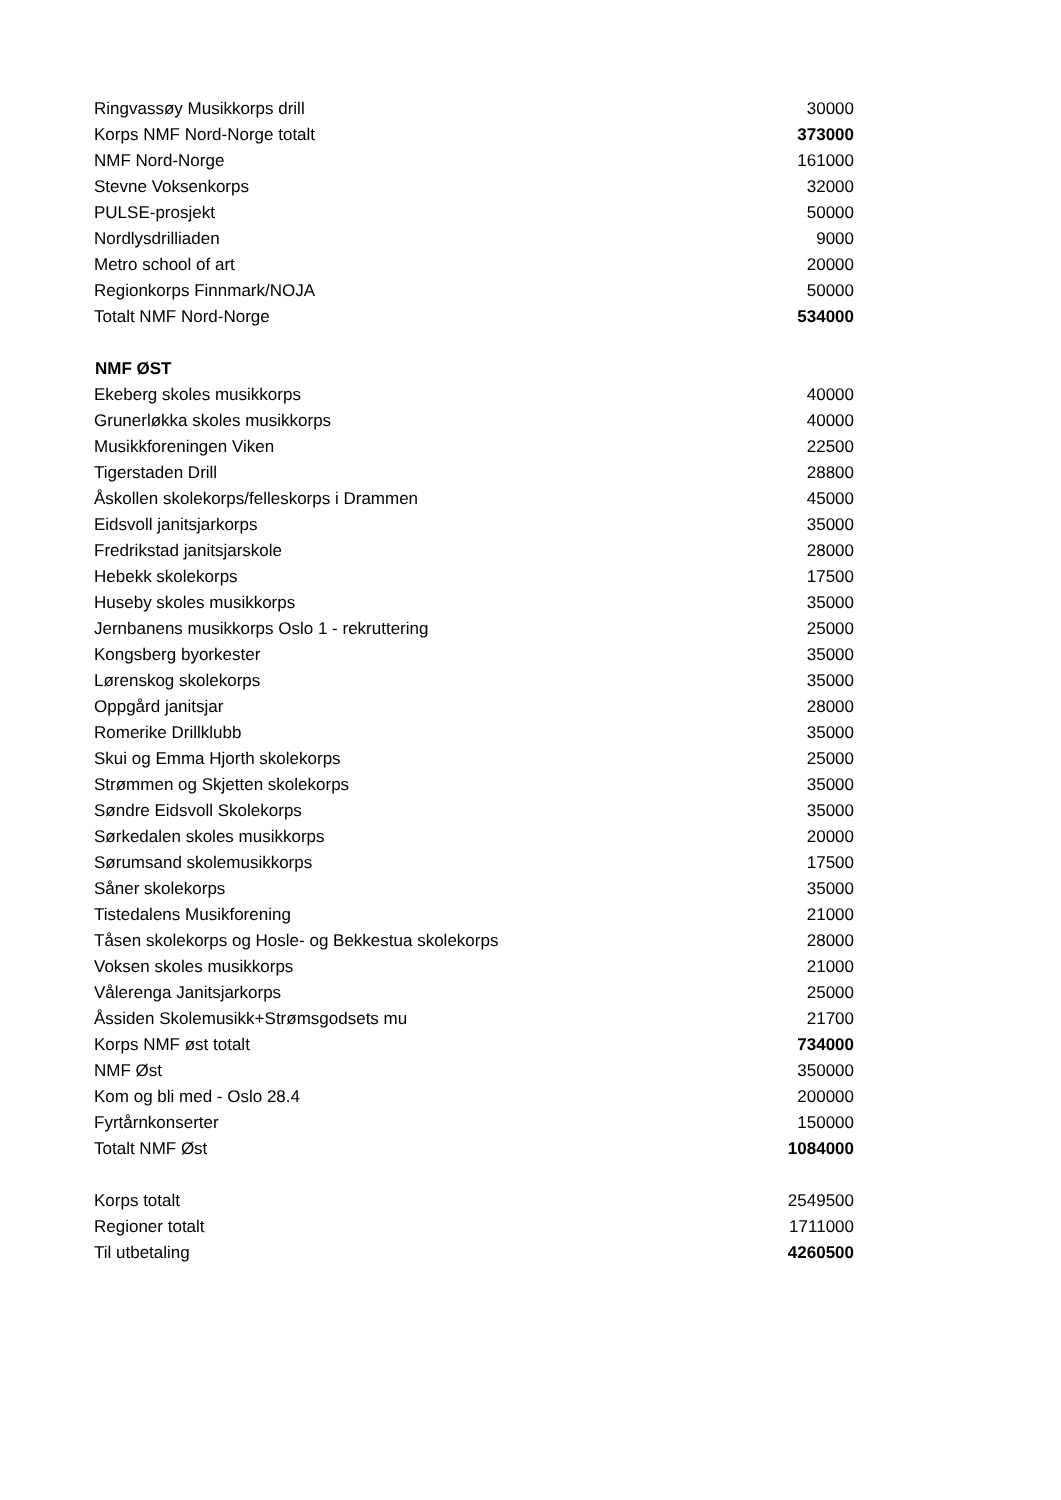| Ringvassøy Musikkorps drill | 30000 |
| Korps NMF Nord-Norge totalt | 373000 |
| NMF Nord-Norge | 161000 |
| Stevne Voksenkorps | 32000 |
| PULSE-prosjekt | 50000 |
| Nordlysdrilliaden | 9000 |
| Metro school of art | 20000 |
| Regionkorps Finnmark/NOJA | 50000 |
| Totalt NMF Nord-Norge | 534000 |
| NMF ØST | |
| Ekeberg skoles musikkorps | 40000 |
| Grunerløkka skoles musikkorps | 40000 |
| Musikkforeningen Viken | 22500 |
| Tigerstaden Drill | 28800 |
| Åskollen skolekorps/felleskorps i Drammen | 45000 |
| Eidsvoll janitsjarkorps | 35000 |
| Fredrikstad janitsjarskole | 28000 |
| Hebekk skolekorps | 17500 |
| Huseby skoles musikkorps | 35000 |
| Jernbanens musikkorps Oslo 1 - rekruttering | 25000 |
| Kongsberg byorkester | 35000 |
| Lørenskog skolekorps | 35000 |
| Oppgård janitsjar | 28000 |
| Romerike Drillklubb | 35000 |
| Skui og Emma Hjorth skolekorps | 25000 |
| Strømmen og Skjetten skolekorps | 35000 |
| Søndre Eidsvoll Skolekorps | 35000 |
| Sørkedalen skoles musikkorps | 20000 |
| Sørumsand skolemusikkorps | 17500 |
| Såner skolekorps | 35000 |
| Tistedalens Musikforening | 21000 |
| Tåsen skolekorps og Hosle- og Bekkestua skolekorps | 28000 |
| Voksen skoles musikkorps | 21000 |
| Vålerenga Janitsjarkorps | 25000 |
| Åssiden Skolemusikk+Strømsgodsets mu | 21700 |
| Korps NMF øst totalt | 734000 |
| NMF Øst | 350000 |
| Kom og bli med - Oslo 28.4 | 200000 |
| Fyrtårnkonserter | 150000 |
| Totalt NMF Øst | 1084000 |
| Korps totalt | 2549500 |
| Regioner totalt | 1711000 |
| Til utbetaling | 4260500 |